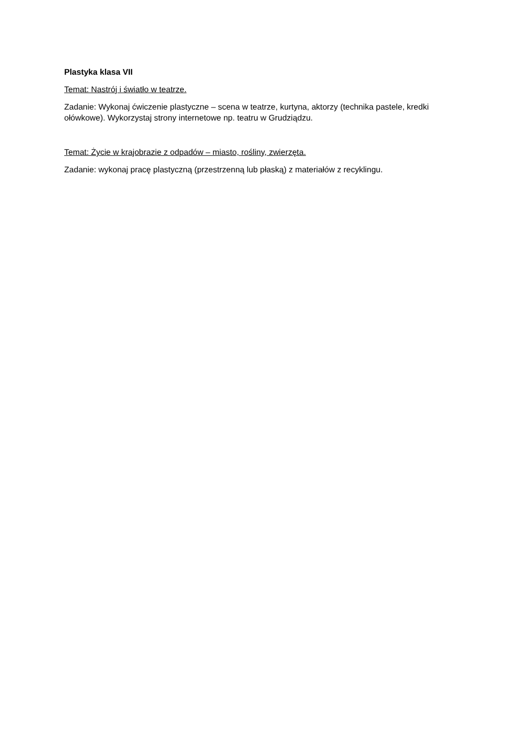Plastyka klasa VII
Temat: Nastrój i światło w teatrze.
Zadanie: Wykonaj ćwiczenie plastyczne – scena w teatrze, kurtyna, aktorzy (technika pastele, kredki ołówkowe). Wykorzystaj strony internetowe np. teatru w Grudziądzu.
Temat: Życie w krajobrazie z odpadów – miasto, rośliny, zwierzęta.
Zadanie: wykonaj pracę plastyczną (przestrzenną lub płaską) z materiałów z recyklingu.